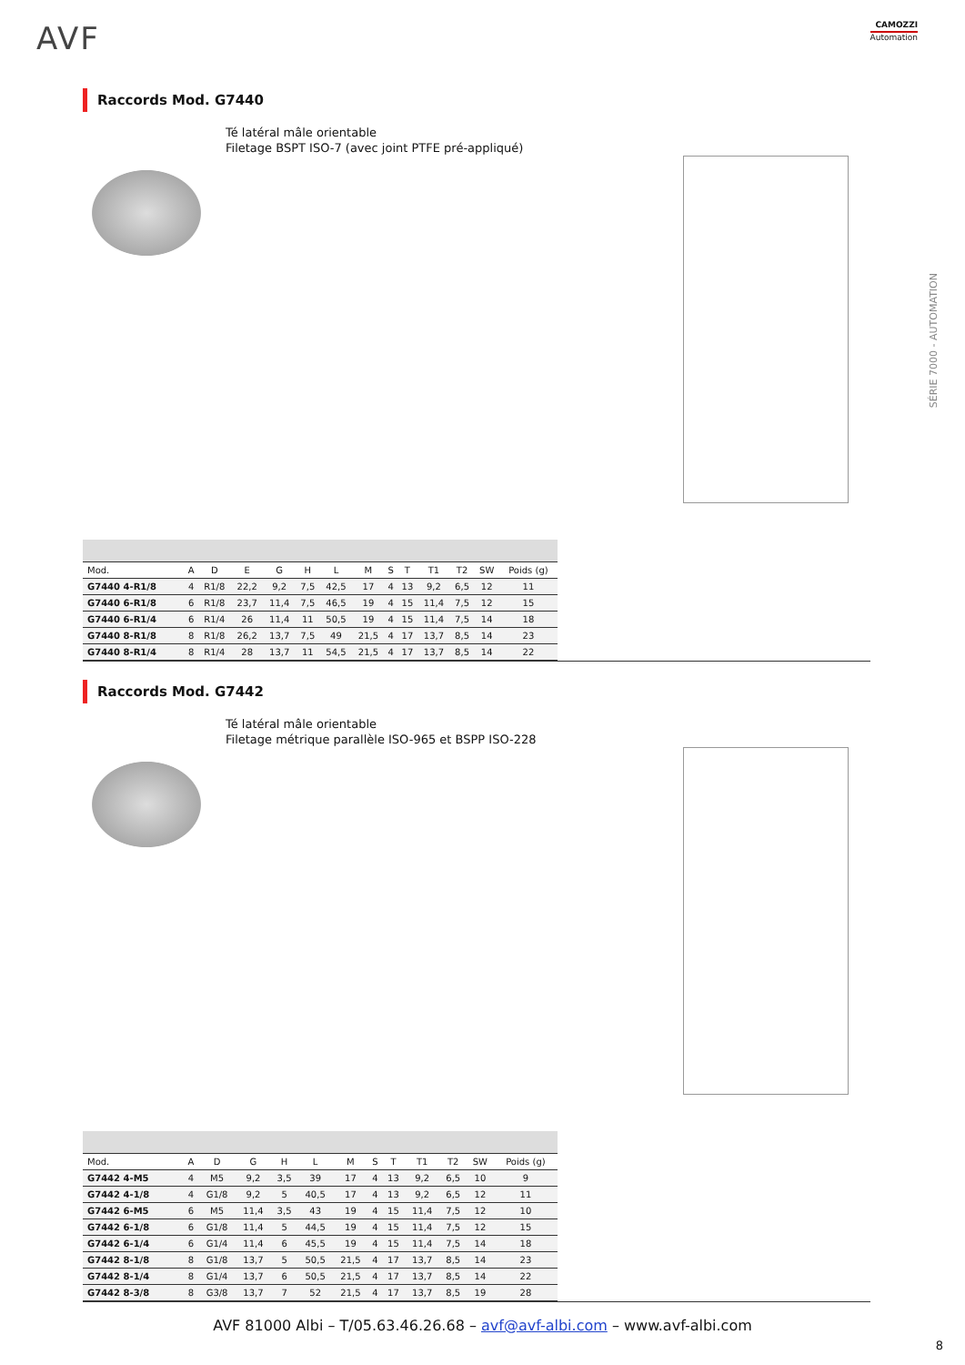AVF
CAMOZZI
Automation
SÉRIE 7000 - AUTOMATION
Raccords Mod. G7440
Té latéral mâle orientable
Filetage BSPT ISO-7 (avec joint PTFE pré-appliqué)
| Mod. | A | D | E | G | H | L | M | S | T | T1 | T2 | SW | Poids (g) |
| --- | --- | --- | --- | --- | --- | --- | --- | --- | --- | --- | --- | --- | --- |
| G7440 4-R1/8 | 4 | R1/8 | 22,2 | 9,2 | 7,5 | 42,5 | 17 | 4 | 13 | 9,2 | 6,5 | 12 | 11 |
| G7440 6-R1/8 | 6 | R1/8 | 23,7 | 11,4 | 7,5 | 46,5 | 19 | 4 | 15 | 11,4 | 7,5 | 12 | 15 |
| G7440 6-R1/4 | 6 | R1/4 | 26 | 11,4 | 11 | 50,5 | 19 | 4 | 15 | 11,4 | 7,5 | 14 | 18 |
| G7440 8-R1/8 | 8 | R1/8 | 26,2 | 13,7 | 7,5 | 49 | 21,5 | 4 | 17 | 13,7 | 8,5 | 14 | 23 |
| G7440 8-R1/4 | 8 | R1/4 | 28 | 13,7 | 11 | 54,5 | 21,5 | 4 | 17 | 13,7 | 8,5 | 14 | 22 |
Raccords Mod. G7442
Té latéral mâle orientable
Filetage métrique parallèle ISO-965 et BSPP ISO-228
| Mod. | A | D | G | H | L | M | S | T | T1 | T2 | SW | Poids (g) |
| --- | --- | --- | --- | --- | --- | --- | --- | --- | --- | --- | --- | --- |
| G7442 4-M5 | 4 | M5 | 9,2 | 3,5 | 39 | 17 | 4 | 13 | 9,2 | 6,5 | 10 | 9 |
| G7442 4-1/8 | 4 | G1/8 | 9,2 | 5 | 40,5 | 17 | 4 | 13 | 9,2 | 6,5 | 12 | 11 |
| G7442 6-M5 | 6 | M5 | 11,4 | 3,5 | 43 | 19 | 4 | 15 | 11,4 | 7,5 | 12 | 10 |
| G7442 6-1/8 | 6 | G1/8 | 11,4 | 5 | 44,5 | 19 | 4 | 15 | 11,4 | 7,5 | 12 | 15 |
| G7442 6-1/4 | 6 | G1/4 | 11,4 | 6 | 45,5 | 19 | 4 | 15 | 11,4 | 7,5 | 14 | 18 |
| G7442 8-1/8 | 8 | G1/8 | 13,7 | 5 | 50,5 | 21,5 | 4 | 17 | 13,7 | 8,5 | 14 | 23 |
| G7442 8-1/4 | 8 | G1/4 | 13,7 | 6 | 50,5 | 21,5 | 4 | 17 | 13,7 | 8,5 | 14 | 22 |
| G7442 8-3/8 | 8 | G3/8 | 13,7 | 7 | 52 | 21,5 | 4 | 17 | 13,7 | 8,5 | 19 | 28 |
AVF 81000 Albi – T/05.63.46.26.68 – avf@avf-albi.com – www.avf-albi.com
8